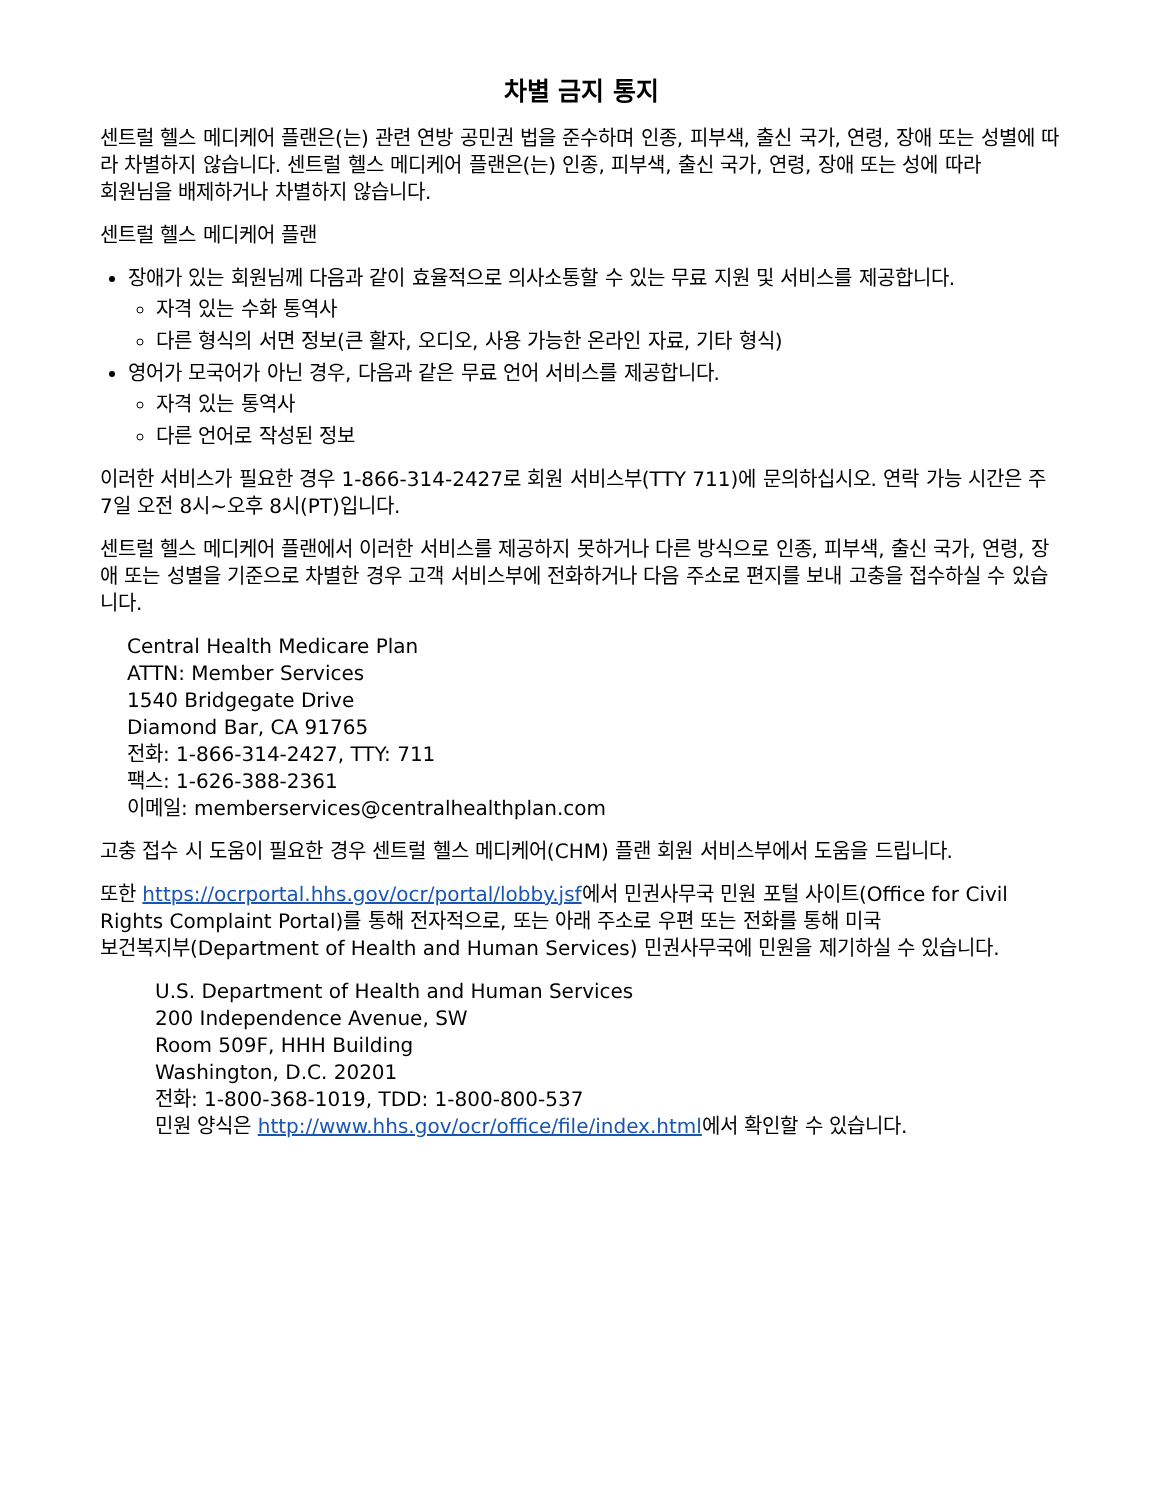차별 금지 통지
센트럴 헬스 메디케어 플랜은(는) 관련 연방 공민권 법을 준수하며 인종, 피부색, 출신 국가, 연령, 장애 또는 성별에 따라 차별하지 않습니다. 센트럴 헬스 메디케어 플랜은(는) 인종, 피부색, 출신 국가, 연령, 장애 또는 성에 따라
회원님을 배제하거나 차별하지 않습니다.
센트럴 헬스 메디케어 플랜
장애가 있는 회원님께 다음과 같이 효율적으로 의사소통할 수 있는 무료 지원 및 서비스를 제공합니다.
자격 있는 수화 통역사
다른 형식의 서면 정보(큰 활자, 오디오, 사용 가능한 온라인 자료, 기타 형식)
영어가 모국어가 아닌 경우, 다음과 같은 무료 언어 서비스를 제공합니다.
자격 있는 통역사
다른 언어로 작성된 정보
이러한 서비스가 필요한 경우 1-866-314-2427로 회원 서비스부(TTY 711)에 문의하십시오. 연락 가능 시간은 주 7일 오전 8시~오후 8시(PT)입니다.
센트럴 헬스 메디케어 플랜에서 이러한 서비스를 제공하지 못하거나 다른 방식으로 인종, 피부색, 출신 국가, 연령, 장애 또는 성별을 기준으로 차별한 경우 고객 서비스부에 전화하거나 다음 주소로 편지를 보내 고충을 접수하실 수 있습니다.
Central Health Medicare Plan
ATTN: Member Services
1540 Bridgegate Drive
Diamond Bar, CA 91765
전화: 1-866-314-2427, TTY: 711
팩스: 1-626-388-2361
이메일: memberservices@centralhealthplan.com
고충 접수 시 도움이 필요한 경우 센트럴 헬스 메디케어(CHM) 플랜 회원 서비스부에서 도움을 드립니다.
또한 https://ocrportal.hhs.gov/ocr/portal/lobby.jsf에서 민권사무국 민원 포털 사이트(Office for Civil Rights Complaint Portal)를 통해 전자적으로, 또는 아래 주소로 우편 또는 전화를 통해 미국
보건복지부(Department of Health and Human Services) 민권사무국에 민원을 제기하실 수 있습니다.
U.S. Department of Health and Human Services
200 Independence Avenue, SW
Room 509F, HHH Building
Washington, D.C. 20201
전화: 1-800-368-1019, TDD: 1-800-800-537
민원 양식은 http://www.hhs.gov/ocr/office/file/index.html에서 확인할 수 있습니다.